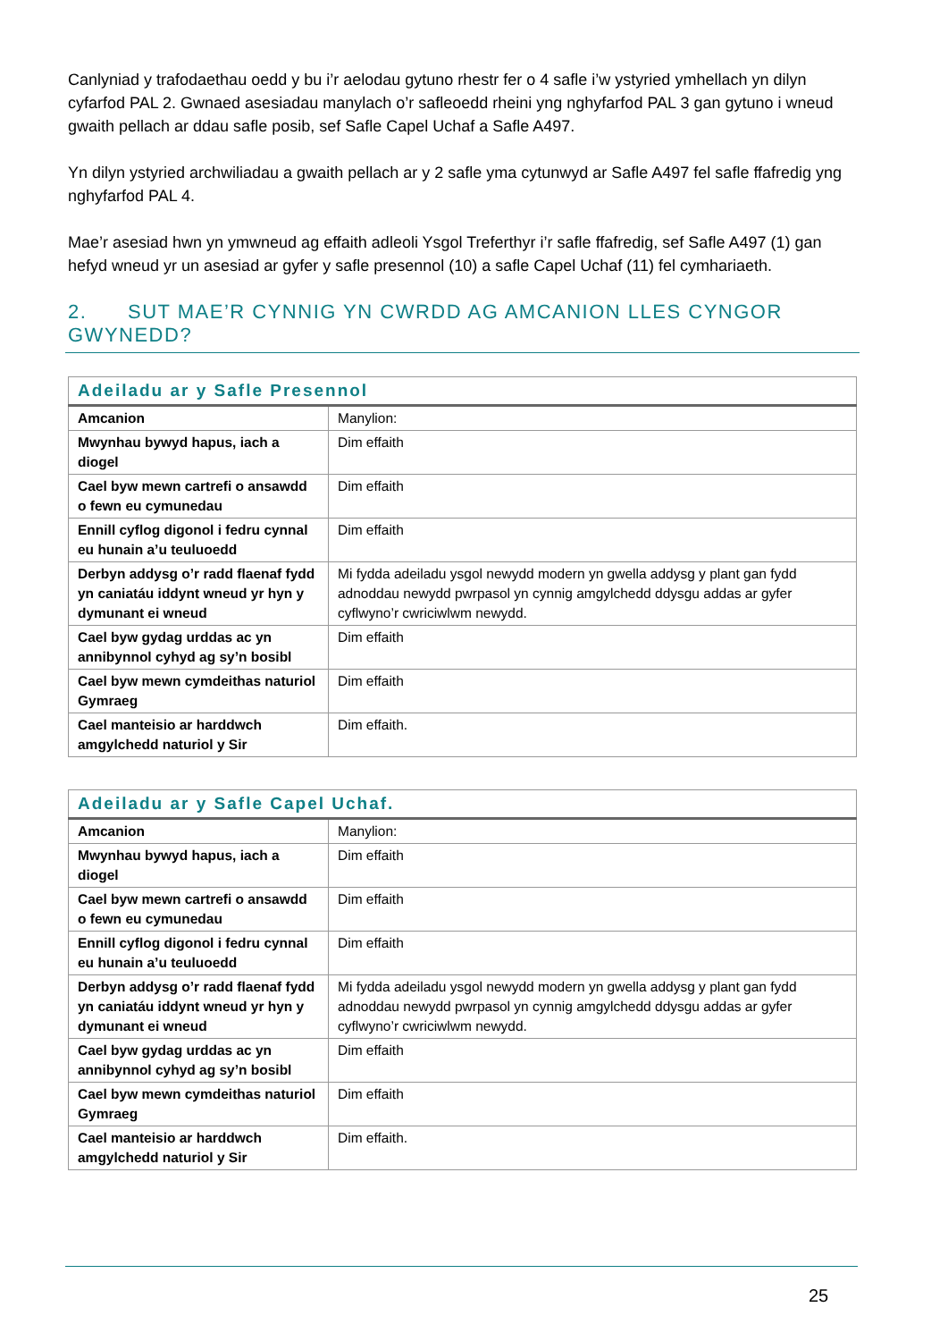Canlyniad y trafodaethau oedd y bu i’r aelodau gytuno rhestr fer o 4 safle i’w ystyried ymhellach yn dilyn cyfarfod PAL 2. Gwnaed asesiadau manylach o’r safleoedd rheini yng nghyfarfod PAL 3 gan gytuno i wneud gwaith pellach ar ddau safle posib, sef Safle Capel Uchaf a Safle A497.
Yn dilyn ystyried archwiliadau a gwaith pellach ar y 2 safle yma cytunwyd ar Safle A497 fel safle ffafredig yng nghyfarfod PAL 4.
Mae’r asesiad hwn yn ymwneud ag effaith adleoli Ysgol Treferthyr i’r safle ffafredig, sef Safle A497 (1) gan hefyd wneud yr un asesiad ar gyfer y safle presennol (10) a safle Capel Uchaf (11) fel cymhariaeth.
2. SUT MAE’R CYNNIG YN CWRDD AG AMCANION LLES CYNGOR GWYNEDD?
| Adeiladu ar y Safle Presennol | |
| --- | --- |
| Amcanion | Manylion: |
| Mwynhau bywyd hapus, iach a diogel | Dim effaith |
| Cael byw mewn cartrefi o ansawdd o fewn eu cymunedau | Dim effaith |
| Ennill cyflog digonol i fedru cynnal eu hunain a’u teuluoedd | Dim effaith |
| Derbyn addysg o’r radd flaenaf fydd yn caniatáu iddynt wneud yr hyn y dymunant ei wneud | Mi fydda adeiladu ysgol newydd modern yn gwella addysg y plant gan fydd adnoddau newydd pwrpasol yn cynnig amgylchedd ddysgu addas ar gyfer cyflwyno’r cwriciwlwm newydd. |
| Cael byw gydag urddas ac yn annibynnol cyhyd ag sy’n bosibl | Dim effaith |
| Cael byw mewn cymdeithas naturiol Gymraeg | Dim effaith |
| Cael manteisio ar harddwch amgylchedd naturiol y Sir | Dim effaith. |
| Adeiladu ar y Safle Capel Uchaf. | |
| --- | --- |
| Amcanion | Manylion: |
| Mwynhau bywyd hapus, iach a diogel | Dim effaith |
| Cael byw mewn cartrefi o ansawdd o fewn eu cymunedau | Dim effaith |
| Ennill cyflog digonol i fedru cynnal eu hunain a’u teuluoedd | Dim effaith |
| Derbyn addysg o’r radd flaenaf fydd yn caniatáu iddynt wneud yr hyn y dymunant ei wneud | Mi fydda adeiladu ysgol newydd modern yn gwella addysg y plant gan fydd adnoddau newydd pwrpasol yn cynnig amgylchedd ddysgu addas ar gyfer cyflwyno’r cwriciwlwm newydd. |
| Cael byw gydag urddas ac yn annibynnol cyhyd ag sy’n bosibl | Dim effaith |
| Cael byw mewn cymdeithas naturiol Gymraeg | Dim effaith |
| Cael manteisio ar harddwch amgylchedd naturiol y Sir | Dim effaith. |
25